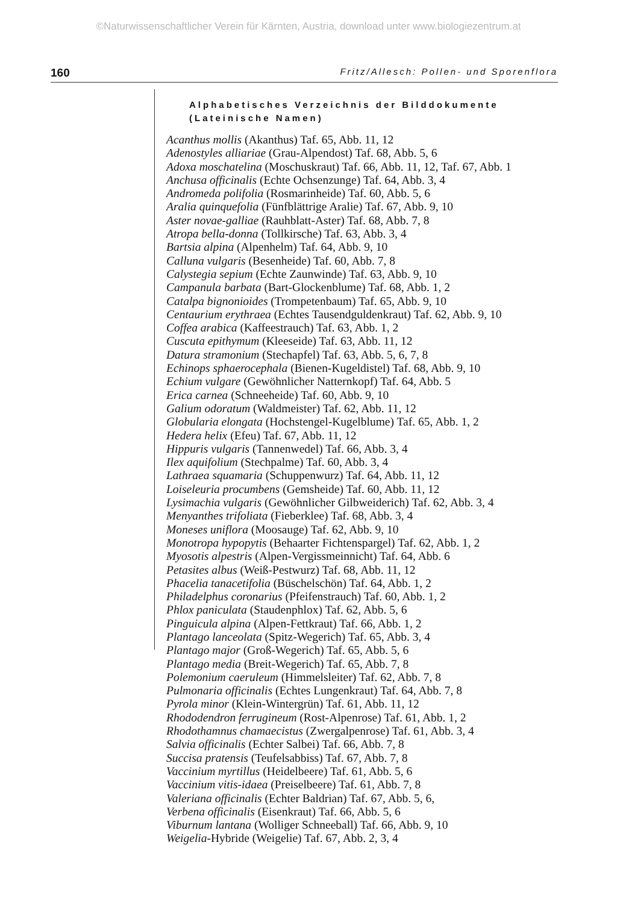©Naturwissenschaftlicher Verein für Kärnten, Austria, download unter www.biologiezentrum.at
160 Fritz/Allesch: Pollen- und Sporenflora
Alphabetisches Verzeichnis der Bilddokumente
(Lateinische Namen)
Acanthus mollis (Akanthus) Taf. 65, Abb. 11, 12
Adenostyles alliariae (Grau-Alpendost) Taf. 68, Abb. 5, 6
Adoxa moschatelina (Moschuskraut) Taf. 66, Abb. 11, 12, Taf. 67, Abb. 1
Anchusa officinalis (Echte Ochsenzunge) Taf. 64, Abb. 3, 4
Andromeda polifolia (Rosmarinheide) Taf. 60, Abb. 5, 6
Aralia quinquefolia (Fünfblättrige Aralie) Taf. 67, Abb. 9, 10
Aster novae-galliae (Rauhblatt-Aster) Taf. 68, Abb. 7, 8
Atropa bella-donna (Tollkirsche) Taf. 63, Abb. 3, 4
Bartsia alpina (Alpenhelm) Taf. 64, Abb. 9, 10
Calluna vulgaris (Besenheide) Taf. 60, Abb. 7, 8
Calystegia sepium (Echte Zaunwinde) Taf. 63, Abb. 9, 10
Campanula barbata (Bart-Glockenblume) Taf. 68, Abb. 1, 2
Catalpa bignonioides (Trompetenbaum) Taf. 65, Abb. 9, 10
Centaurium erythraea (Echtes Tausendguldenkraut) Taf. 62, Abb. 9, 10
Coffea arabica (Kaffeestrauch) Taf. 63, Abb. 1, 2
Cuscuta epithymum (Kleeseide) Taf. 63, Abb. 11, 12
Datura stramonium (Stechapfel) Taf. 63, Abb. 5, 6, 7, 8
Echinops sphaerocephala (Bienen-Kugeldistel) Taf. 68, Abb. 9, 10
Echium vulgare (Gewöhnlicher Natternkopf) Taf. 64, Abb. 5
Erica carnea (Schneeheide) Taf. 60, Abb. 9, 10
Galium odoratum (Waldmeister) Taf. 62, Abb. 11, 12
Globularia elongata (Hochstengel-Kugelblume) Taf. 65, Abb. 1, 2
Hedera helix (Efeu) Taf. 67, Abb. 11, 12
Hippuris vulgaris (Tannenwedel) Taf. 66, Abb. 3, 4
Ilex aquifolium (Stechpalme) Taf. 60, Abb. 3, 4
Lathraea squamaria (Schuppenwurz) Taf. 64, Abb. 11, 12
Loiseleuria procumbens (Gemsheide) Taf. 60, Abb. 11, 12
Lysimachia vulgaris (Gewöhnlicher Gilbweiderich) Taf. 62, Abb. 3, 4
Menyanthes trifoliata (Fieberklee) Taf. 68, Abb. 3, 4
Moneses uniflora (Moosauge) Taf. 62, Abb. 9, 10
Monotropa hypopytis (Behaarter Fichtenspargel) Taf. 62, Abb. 1, 2
Myosotis alpestris (Alpen-Vergissmeinnicht) Taf. 64, Abb. 6
Petasites albus (Weiß-Pestwurz) Taf. 68, Abb. 11, 12
Phacelia tanacetifolia (Büschelschön) Taf. 64, Abb. 1, 2
Philadelphus coronarius (Pfeifenstrauch) Taf. 60, Abb. 1, 2
Phlox paniculata (Staudenphlox) Taf. 62, Abb. 5, 6
Pinguicula alpina (Alpen-Fettkraut) Taf. 66, Abb. 1, 2
Plantago lanceolata (Spitz-Wegerich) Taf. 65, Abb. 3, 4
Plantago major (Groß-Wegerich) Taf. 65, Abb. 5, 6
Plantago media (Breit-Wegerich) Taf. 65, Abb. 7, 8
Polemonium caeruleum (Himmelsleiter) Taf. 62, Abb. 7, 8
Pulmonaria officinalis (Echtes Lungenkraut) Taf. 64, Abb. 7, 8
Pyrola minor (Klein-Wintergrün) Taf. 61, Abb. 11, 12
Rhododendron ferrugineum (Rost-Alpenrose) Taf. 61, Abb. 1, 2
Rhodothamnus chamaecistus (Zwergalpenrose) Taf. 61, Abb. 3, 4
Salvia officinalis (Echter Salbei) Taf. 66, Abb. 7, 8
Succisa pratensis (Teufelsabbiss) Taf. 67, Abb. 7, 8
Vaccinium myrtillus (Heidelbeere) Taf. 61, Abb. 5, 6
Vaccinium vitis-idaea (Preiselbeere) Taf. 61, Abb. 7, 8
Valeriana officinalis (Echter Baldrian) Taf. 67, Abb. 5, 6,
Verbena officinalis (Eisenkraut) Taf. 66, Abb. 5, 6
Viburnum lantana (Wolliger Schneeball) Taf. 66, Abb. 9, 10
Weigelia-Hybride (Weigelie) Taf. 67, Abb. 2, 3, 4